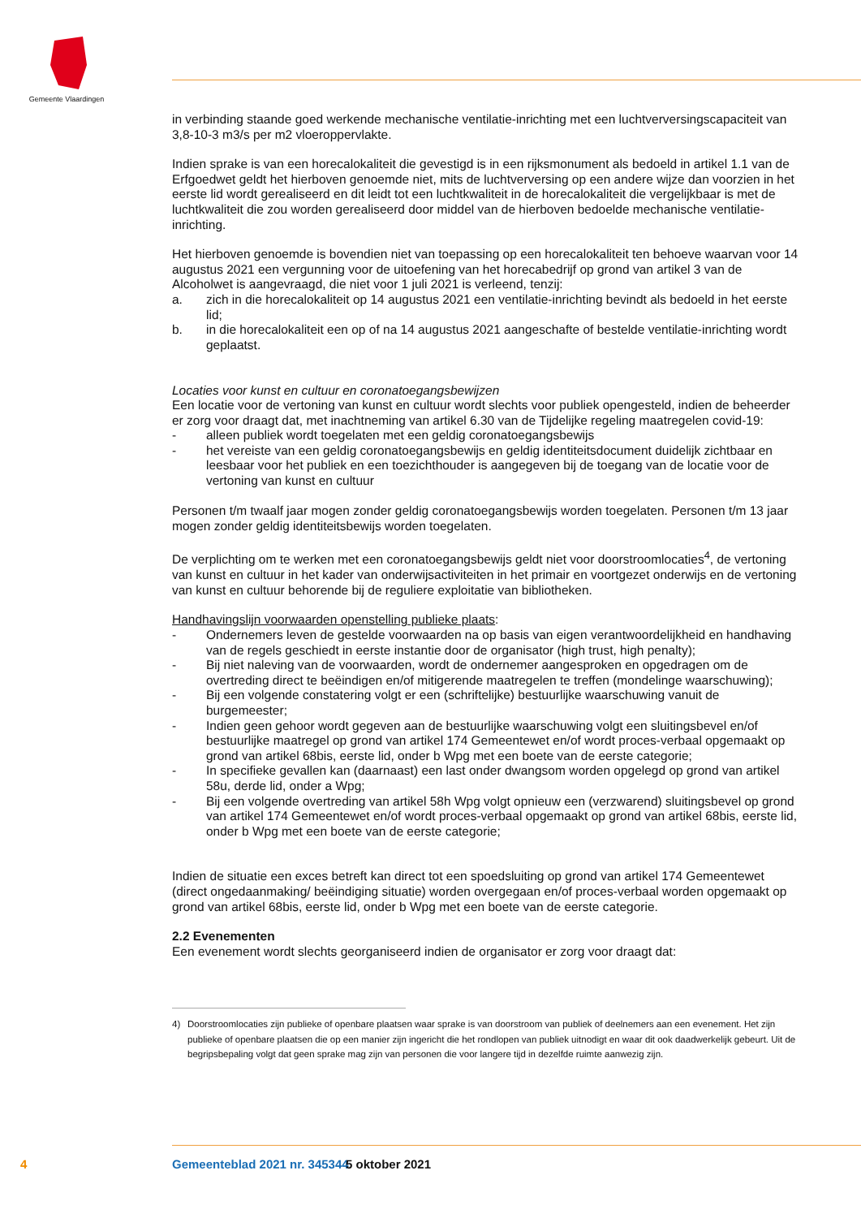Gemeente Vlaardingen
in verbinding staande goed werkende mechanische ventilatie-inrichting met een luchtverversingscapaciteit van 3,8-10-3 m3/s per m2 vloeroppervlakte.
Indien sprake is van een horecalokaliteit die gevestigd is in een rijksmonument als bedoeld in artikel 1.1 van de Erfgoedwet geldt het hierboven genoemde niet, mits de luchtverversing op een andere wijze dan voorzien in het eerste lid wordt gerealiseerd en dit leidt tot een luchtkwaliteit in de horecalokaliteit die vergelijkbaar is met de luchtkwaliteit die zou worden gerealiseerd door middel van de hierboven bedoelde mechanische ventilatie-inrichting.
Het hierboven genoemde is bovendien niet van toepassing op een horecalokaliteit ten behoeve waarvan voor 14 augustus 2021 een vergunning voor de uitoefening van het horecabedrijf op grond van artikel 3 van de Alcoholwet is aangevraagd, die niet voor 1 juli 2021 is verleend, tenzij:
a. zich in die horecalokaliteit op 14 augustus 2021 een ventilatie-inrichting bevindt als bedoeld in het eerste lid;
b. in die horecalokaliteit een op of na 14 augustus 2021 aangeschafte of bestelde ventilatie-inrichting wordt geplaatst.
Locaties voor kunst en cultuur en coronatoegangsbewijzen
Een locatie voor de vertoning van kunst en cultuur wordt slechts voor publiek opengesteld, indien de beheerder er zorg voor draagt dat, met inachtneming van artikel 6.30 van de Tijdelijke regeling maatregelen covid-19:
- alleen publiek wordt toegelaten met een geldig coronatoegangsbewijs
- het vereiste van een geldig coronatoegangsbewijs en geldig identiteitsdocument duidelijk zichtbaar en leesbaar voor het publiek en een toezichthouder is aangegeven bij de toegang van de locatie voor de vertoning van kunst en cultuur
Personen t/m twaalf jaar mogen zonder geldig coronatoegangsbewijs worden toegelaten. Personen t/m 13 jaar mogen zonder geldig identiteitsbewijs worden toegelaten.
De verplichting om te werken met een coronatoegangsbewijs geldt niet voor doorstroomlocaties<sup>4</sup>, de vertoning van kunst en cultuur in het kader van onderwijsactiviteiten in het primair en voortgezet onderwijs en de vertoning van kunst en cultuur behorende bij de reguliere exploitatie van bibliotheken.
Handhavingslijn voorwaarden openstelling publieke plaats:
- Ondernemers leven de gestelde voorwaarden na op basis van eigen verantwoordelijkheid en handhaving van de regels geschiedt in eerste instantie door de organisator (high trust, high penalty);
- Bij niet naleving van de voorwaarden, wordt de ondernemer aangesproken en opgedragen om de overtreding direct te beëindigen en/of mitigerende maatregelen te treffen (mondelinge waarschuwing);
- Bij een volgende constatering volgt er een (schriftelijke) bestuurlijke waarschuwing vanuit de burgemeester;
- Indien geen gehoor wordt gegeven aan de bestuurlijke waarschuwing volgt een sluitingsbevel en/of bestuurlijke maatregel op grond van artikel 174 Gemeentewet en/of wordt proces-verbaal opgemaakt op grond van artikel 68bis, eerste lid, onder b Wpg met een boete van de eerste categorie;
- In specifieke gevallen kan (daarnaast) een last onder dwangsom worden opgelegd op grond van artikel 58u, derde lid, onder a Wpg;
- Bij een volgende overtreding van artikel 58h Wpg volgt opnieuw een (verzwarend) sluitingsbevel op grond van artikel 174 Gemeentewet en/of wordt proces-verbaal opgemaakt op grond van artikel 68bis, eerste lid, onder b Wpg met een boete van de eerste categorie;
Indien de situatie een exces betreft kan direct tot een spoedsluiting op grond van artikel 174 Gemeentewet (direct ongedaanmaking/ beëindiging situatie) worden overgegaan en/of proces-verbaal worden opgemaakt op grond van artikel 68bis, eerste lid, onder b Wpg met een boete van de eerste categorie.
2.2 Evenementen
Een evenement wordt slechts georganiseerd indien de organisator er zorg voor draagt dat:
4) Doorstroomlocaties zijn publieke of openbare plaatsen waar sprake is van doorstroom van publiek of deelnemers aan een evenement. Het zijn publieke of openbare plaatsen die op een manier zijn ingericht die het rondlopen van publiek uitnodigt en waar dit ook daadwerkelijk gebeurt. Uit de begripsbepaling volgt dat geen sprake mag zijn van personen die voor langere tijd in dezelfde ruimte aanwezig zijn.
4 Gemeenteblad 2021 nr. 345344 5 oktober 2021